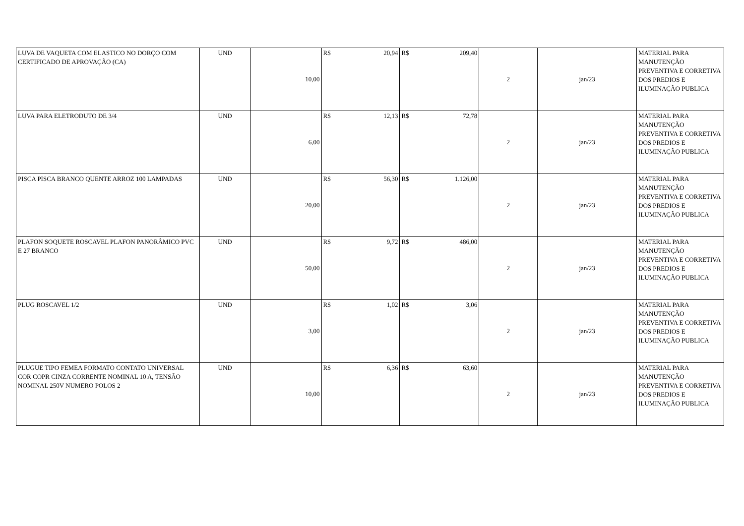| LUVA DE VAQUETA COM ELASTICO NO DORÇO COM CERTIFICADO DE APROVAÇÃO (CA) | UND | 10,00 | R$ 20,94 | R$ 209,40 | 2 | jan/23 | MATERIAL PARA MANUTENÇÃO PREVENTIVA E CORRETIVA DOS PREDIOS E ILUMINAÇÃO PUBLICA |
| LUVA PARA ELETRODUTO DE 3/4 | UND | 6,00 | R$ 12,13 | R$ 72,78 | 2 | jan/23 | MATERIAL PARA MANUTENÇÃO PREVENTIVA E CORRETIVA DOS PREDIOS E ILUMINAÇÃO PUBLICA |
| PISCA PISCA BRANCO QUENTE ARROZ 100 LAMPADAS | UND | 20,00 | R$ 56,30 | R$ 1.126,00 | 2 | jan/23 | MATERIAL PARA MANUTENÇÃO PREVENTIVA E CORRETIVA DOS PREDIOS E ILUMINAÇÃO PUBLICA |
| PLAFON SOQUETE ROSCAVEL PLAFON PANORÂMICO PVC E 27 BRANCO | UND | 50,00 | R$ 9,72 | R$ 486,00 | 2 | jan/23 | MATERIAL PARA MANUTENÇÃO PREVENTIVA E CORRETIVA DOS PREDIOS E ILUMINAÇÃO PUBLICA |
| PLUG ROSCAVEL 1/2 | UND | 3,00 | R$ 1,02 | R$ 3,06 | 2 | jan/23 | MATERIAL PARA MANUTENÇÃO PREVENTIVA E CORRETIVA DOS PREDIOS E ILUMINAÇÃO PUBLICA |
| PLUGUE TIPO FEMEA FORMATO CONTATO UNIVERSAL COR COPR CINZA CORRENTE NOMINAL 10 A, TENSÃO NOMINAL 250V NUMERO POLOS 2 | UND | 10,00 | R$ 6,36 | R$ 63,60 | 2 | jan/23 | MATERIAL PARA MANUTENÇÃO PREVENTIVA E CORRETIVA DOS PREDIOS E ILUMINAÇÃO PUBLICA |